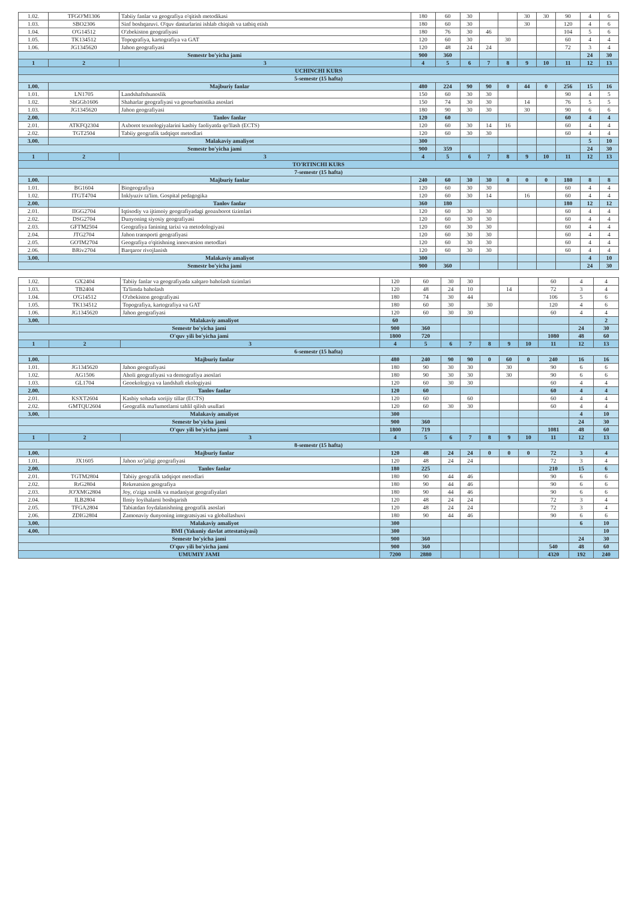| 1.02. | TFGO'M1306 | Tabiiy fanlar va geografiya o'qitish metodikasi | 180 | 60 | 30 | | | 30 | 30 | 90 | 4 | 6 |
| 1.03. | SBO2306 | Sinf boshqaruvi. O'quv dasturlarini ishlab chiqish va tatbiq etish | 180 | 60 | 30 | | | 30 | | 120 | 4 | 6 |
| 1.04. | O'G14512 | O'zbekiston geografiyasi | 180 | 76 | 30 | 46 | | | | 104 | 5 | 6 |
| 1.05. | TK134512 | Topografiya, kartografiya va GAT | 120 | 60 | 30 | | 30 | | | 60 | 4 | 4 |
| 1.06. | JG1345620 | Jahon geografiyasi | 120 | 48 | 24 | 24 | | | | 72 | 3 | 4 |
| Semestr bo'yicha jami | | | 900 | 360 | | | | | | | 24 | 30 |
| 1 | 2 | 3 | 4 | 5 | 6 | 7 | 8 | 9 | 10 | 11 | 12 | 13 |
| UCHINCHI KURS | | | | | | | | | | | | |
| 5-semestr (15 hafta) | | | | | | | | | | | | |
| 1.00. | Majburiy fanlar | | 480 | 224 | 90 | 90 | 0 | 44 | 0 | 256 | 15 | 16 |
| 1.01. | LN1705 | Landshaftshunoslik | 150 | 60 | 30 | 30 | | | | 90 | 4 | 5 |
| 1.02. | ShGGb1606 | Shaharlar geografiyasi va geourbanistika asoslari | 150 | 74 | 30 | 30 | | 14 | | 76 | 5 | 5 |
| 1.03. | JG1345620 | Jahon geografiyasi | 180 | 90 | 30 | 30 | | 30 | | 90 | 6 | 6 |
| 2.00. | Tanlov fanlar | | 120 | 60 | | | | | | 60 | 4 | 4 |
| 2.01. | ATKFQ2304 | Axborot texnologiyalarini kasbiy faoliyatda qo'llash (ECTS) | 120 | 60 | 30 | 14 | 16 | | | 60 | 4 | 4 |
| 2.02. | TGT2504 | Tabiiy geografik tadqiqot metodlari | 120 | 60 | 30 | 30 | | | | 60 | 4 | 4 |
| 3.00. | Malakaviy amaliyot | | 300 | | | | | | | | 5 | 10 |
| Semestr bo'yicha jami | | | 900 | 359 | | | | | | | 24 | 30 |
| 1 | 2 | 3 | 4 | 5 | 6 | 7 | 8 | 9 | 10 | 11 | 12 | 13 |
| TO'RTINCHI KURS | | | | | | | | | | | | |
| 7-semestr (15 hafta) | | | | | | | | | | | | |
| 1.00. | Majburiy fanlar | | 240 | 60 | 30 | 30 | 0 | 0 | 0 | 180 | 8 | 8 |
| 1.01. | BG1604 | Biogeografiya | 120 | 60 | 30 | 30 | | | | 60 | 4 | 4 |
| 1.02. | ITGT4704 | Inklyuziv ta'lim. Gospital pedagogika | 120 | 60 | 30 | 14 | | 16 | | 60 | 4 | 4 |
| 2.00. | Tanlov fanlar | | 360 | 180 | | | | | | 180 | 12 | 12 |
| 2.01. | IIGG2704 | Iqtisodiy va ijtimoiy geografiyadagi geoaxborot tizimlari | 120 | 60 | 30 | 30 | | | | 60 | 4 | 4 |
| 2.02. | DSG2704 | Dunyoning siyosiy geografiyasi | 120 | 60 | 30 | 30 | | | | 60 | 4 | 4 |
| 2.03. | GFTM2504 | Geografiya fanining tarixi va metodologiyasi | 120 | 60 | 30 | 30 | | | | 60 | 4 | 4 |
| 2.04. | JTG2704 | Jahon transporti geografiyasi | 120 | 60 | 30 | 30 | | | | 60 | 4 | 4 |
| 2.05. | GO'IM2704 | Geografiya o'qitishning innovatsion metodlari | 120 | 60 | 30 | 30 | | | | 60 | 4 | 4 |
| 2.06. | BRiv2704 | Barqaror rivojlanish | 120 | 60 | 30 | 30 | | | | 60 | 4 | 4 |
| 3.00. | Malakaviy amaliyot | | 300 | | | | | | | | 4 | 10 |
| Semestr bo'yicha jami | | | 900 | 360 | | | | | | | 24 | 30 |
| 1.02. | GX2404 | Tabiiy fanlar va geografiyada xalqaro baholash tizimlari | 120 | 60 | 30 | 30 | | | | 60 | 4 | 4 |
| 1.03. | TB2404 | Ta'limda baholash | 120 | 48 | 24 | 10 | | 14 | | 72 | 3 | 4 |
| 1.04. | O'G14512 | O'zbekiston geografiyasi | 180 | 74 | 30 | 44 | | | | 106 | 5 | 6 |
| 1.05. | TK134512 | Topografiya, kartografiya va GAT | 180 | 60 | 30 | | 30 | | | 120 | 4 | 6 |
| 1.06. | JG1345620 | Jahon geografiyasi | 120 | 60 | 30 | 30 | | | | 60 | 4 | 4 |
| 3.00. | Malakaviy amaliyot | | 60 | | | | | | | | | 2 |
| Semestr bo'yicha jami | | | 900 | 360 | | | | | | | 24 | 30 |
| O'quv yili bo'yicha jami | | | 1800 | 720 | | | | | | 1080 | 48 | 60 |
| 1 | 2 | 3 | 4 | 5 | 6 | 7 | 8 | 9 | 10 | 11 | 12 | 13 |
| 6-semestr (15 hafta) | | | | | | | | | | | | |
| 1.00. | Majburiy fanlar | | 480 | 240 | 90 | 90 | 0 | 60 | 0 | 240 | 16 | 16 |
| 1.01. | JG1345620 | Jahon geografiyasi | 180 | 90 | 30 | 30 | | 30 | | 90 | 6 | 6 |
| 1.02. | AG1506 | Aholi geografiyasi va demografiya asoslari | 180 | 90 | 30 | 30 | | 30 | | 90 | 6 | 6 |
| 1.03. | GL1704 | Geoekologiya va landshaft ekologiyasi | 120 | 60 | 30 | 30 | | | | 60 | 4 | 4 |
| 2.00. | Tanlov fanlar | | 120 | 60 | | | | | | 60 | 4 | 4 |
| 2.01. | KSXT2604 | Kasbiy sohada xorijiy tillar (ECTS) | 120 | 60 | | 60 | | | | 60 | 4 | 4 |
| 2.02. | GMTQU2604 | Geografik ma'lumotlarni tahlil qilish usullari | 120 | 60 | 30 | 30 | | | | 60 | 4 | 4 |
| 3.00. | Malakaviy amaliyot | | 300 | | | | | | | | 4 | 10 |
| Semestr bo'yicha jami | | | 900 | 360 | | | | | | | 24 | 30 |
| O'quv yili bo'yicha jami | | | 1800 | 719 | | | | | | 1081 | 48 | 60 |
| 1 | 2 | 3 | 4 | 5 | 6 | 7 | 8 | 9 | 10 | 11 | 12 | 13 |
| 8-semestr (15 hafta) | | | | | | | | | | | | |
| 1.00. | Majburiy fanlar | | 120 | 48 | 24 | 24 | 0 | 0 | 0 | 72 | 3 | 4 |
| 1.01. | JX1605 | Jahon xo'jaligi geografiyasi | 120 | 48 | 24 | 24 | | | | 72 | 3 | 4 |
| 2.00. | Tanlov fanlar | | 180 | 225 | | | | | | 210 | 15 | 6 |
| 2.01. | TGTM2804 | Tabiiy geografik tadqiqot metodlari | 180 | 90 | 44 | 46 | | | | 90 | 6 | 6 |
| 2.02. | RrG2804 | Rekreatsion geografiya | 180 | 90 | 44 | 46 | | | | 90 | 6 | 6 |
| 2.03. | JO'XMG2804 | Joy, o'ziga xoslik va madaniyat geografiyalari | 180 | 90 | 44 | 46 | | | | 90 | 6 | 6 |
| 2.04. | ILB2804 | Ilmiy loyihalarni boshqarish | 120 | 48 | 24 | 24 | | | | 72 | 3 | 4 |
| 2.05. | TFGA2804 | Tabiatdan foydalanishning geografik asoslari | 120 | 48 | 24 | 24 | | | | 72 | 3 | 4 |
| 2.06. | ZDIG2804 | Zamonaviy dunyoning integratsiyasi va globallashuvi | 180 | 90 | 44 | 46 | | | | 90 | 6 | 6 |
| 3.00. | Malakaviy amaliyot | | 300 | | | | | | | | 6 | 10 |
| 4.00. | BMI (Yakuniy davlat attestatsiyasi) | | 300 | | | | | | | | | 10 |
| Semestr bo'yicha jami | | | 900 | 360 | | | | | | | 24 | 30 |
| O'quv yili bo'yicha jami | | | 900 | 360 | | | | | | 540 | 48 | 60 |
| UMUMIY JAMI | | | 7200 | 2880 | | | | | | 4320 | 192 | 240 |